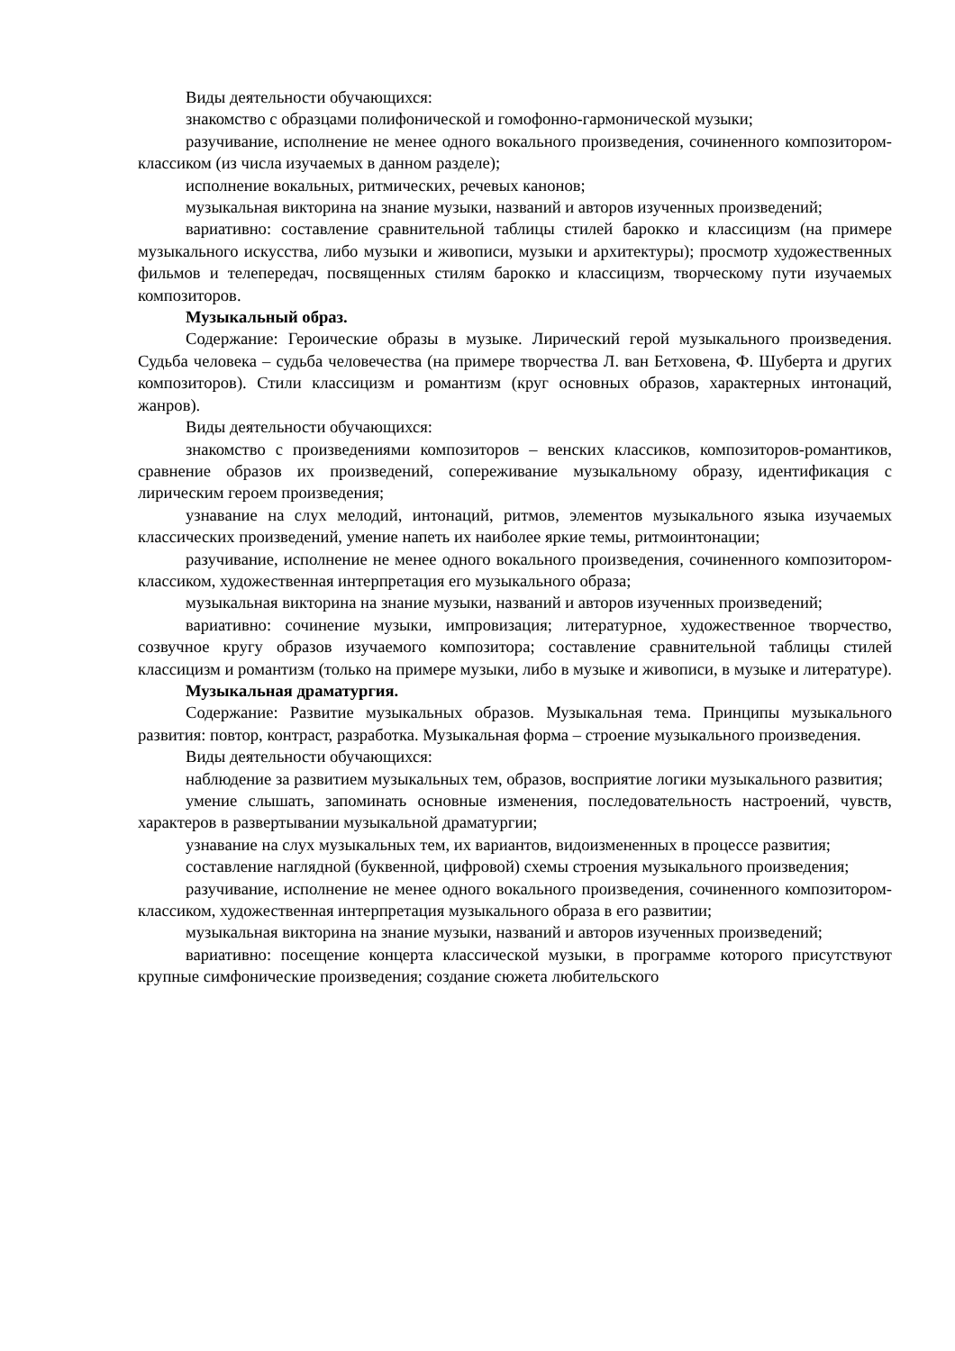Виды деятельности обучающихся:
знакомство с образцами полифонической и гомофонно-гармонической музыки;
разучивание, исполнение не менее одного вокального произведения, сочиненного композитором-классиком (из числа изучаемых в данном разделе);
исполнение вокальных, ритмических, речевых канонов;
музыкальная викторина на знание музыки, названий и авторов изученных произведений;
вариативно: составление сравнительной таблицы стилей барокко и классицизм (на примере музыкального искусства, либо музыки и живописи, музыки и архитектуры); просмотр художественных фильмов и телепередач, посвященных стилям барокко и классицизм, творческому пути изучаемых композиторов.
Музыкальный образ.
Содержание: Героические образы в музыке. Лирический герой музыкального произведения. Судьба человека – судьба человечества (на примере творчества Л. ван Бетховена, Ф. Шуберта и других композиторов). Стили классицизм и романтизм (круг основных образов, характерных интонаций, жанров).
Виды деятельности обучающихся:
знакомство с произведениями композиторов – венских классиков, композиторов-романтиков, сравнение образов их произведений, сопереживание музыкальному образу, идентификация с лирическим героем произведения;
узнавание на слух мелодий, интонаций, ритмов, элементов музыкального языка изучаемых классических произведений, умение напеть их наиболее яркие темы, ритмоинтонации;
разучивание, исполнение не менее одного вокального произведения, сочиненного композитором-классиком, художественная интерпретация его музыкального образа;
музыкальная викторина на знание музыки, названий и авторов изученных произведений;
вариативно: сочинение музыки, импровизация; литературное, художественное творчество, созвучное кругу образов изучаемого композитора; составление сравнительной таблицы стилей классицизм и романтизм (только на примере музыки, либо в музыке и живописи, в музыке и литературе).
Музыкальная драматургия.
Содержание: Развитие музыкальных образов. Музыкальная тема. Принципы музыкального развития: повтор, контраст, разработка. Музыкальная форма – строение музыкального произведения.
Виды деятельности обучающихся:
наблюдение за развитием музыкальных тем, образов, восприятие логики музыкального развития;
умение слышать, запоминать основные изменения, последовательность настроений, чувств, характеров в развертывании музыкальной драматургии;
узнавание на слух музыкальных тем, их вариантов, видоизмененных в процессе развития;
составление наглядной (буквенной, цифровой) схемы строения музыкального произведения;
разучивание, исполнение не менее одного вокального произведения, сочиненного композитором-классиком, художественная интерпретация музыкального образа в его развитии;
музыкальная викторина на знание музыки, названий и авторов изученных произведений;
вариативно: посещение концерта классической музыки, в программе которого присутствуют крупные симфонические произведения; создание сюжета любительского